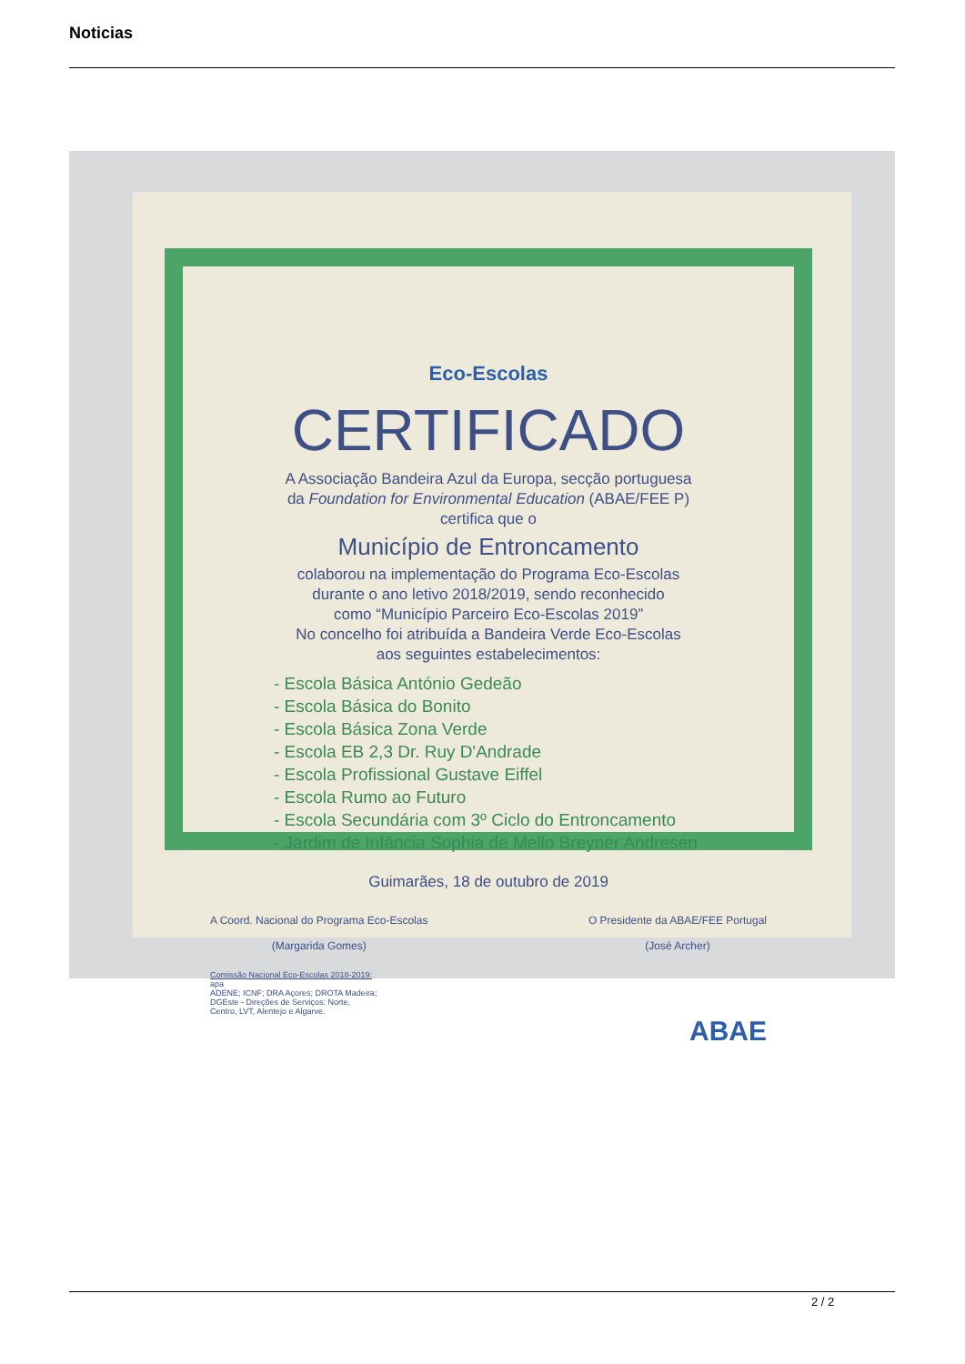Noticias
Eco-Escolas
CERTIFICADO
A Associação Bandeira Azul da Europa, secção portuguesa
da Foundation for Environmental Education (ABAE/FEE P)
certifica que o
Município de Entroncamento
colaborou na implementação do Programa Eco-Escolas
durante o ano letivo 2018/2019, sendo reconhecido
como “Município Parceiro Eco-Escolas 2019”
No concelho foi atribuída a Bandeira Verde Eco-Escolas
aos seguintes estabelecimentos:
- Escola Básica António Gedeão
- Escola Básica do Bonito
- Escola Básica Zona Verde
- Escola EB 2,3 Dr. Ruy D'Andrade
- Escola Profissional Gustave Eiffel
- Escola Rumo ao Futuro
- Escola Secundária com 3º Ciclo do Entroncamento
- Jardim de Infância Sophia de Mello Breyner Andresen
Guimarães, 18 de outubro de 2019
A Coord. Nacional do Programa Eco-Escolas
(Margarida Gomes)
O Presidente da ABAE/FEE Portugal
(José Archer)
Comissão Nacional Eco-Escolas 2018-2019:
apa
ADENE; ICNF; DRA Açores; DROTA Madeira;
DGEste - Direções de Serviços: Norte,
Centro, LVT, Alentejo e Algarve.
ABAE
2 / 2